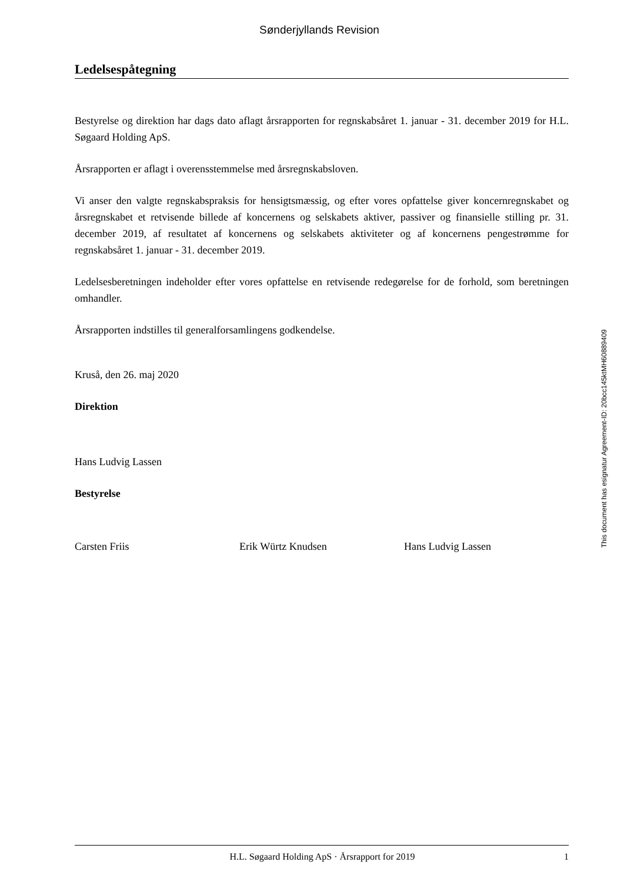Sønderjyllands Revision
Ledelsespåtegning
Bestyrelse og direktion har dags dato aflagt årsrapporten for regnskabsåret 1. januar - 31. december 2019 for H.L. Søgaard Holding ApS.
Årsrapporten er aflagt i overensstemmelse med årsregnskabsloven.
Vi anser den valgte regnskabspraksis for hensigtsmæssig, og efter vores opfattelse giver koncernregnskabet og årsregnskabet et retvisende billede af koncernens og selskabets aktiver, passiver og finansielle stilling pr. 31. december 2019, af resultatet af koncernens og selskabets aktiviteter og af koncernens pengestrømme for regnskabsåret 1. januar - 31. december 2019.
Ledelsesberetningen indeholder efter vores opfattelse en retvisende redegørelse for de forhold, som beretningen omhandler.
Årsrapporten indstilles til generalforsamlingens godkendelse.
Kruså, den 26. maj 2020
Direktion
Hans Ludvig Lassen
Bestyrelse
Carsten Friis Erik Würtz Knudsen Hans Ludvig Lassen
This document has esignatur Agreement-ID: 20bcc145ktMH60889409
H.L. Søgaard Holding ApS · Årsrapport for 2019 1